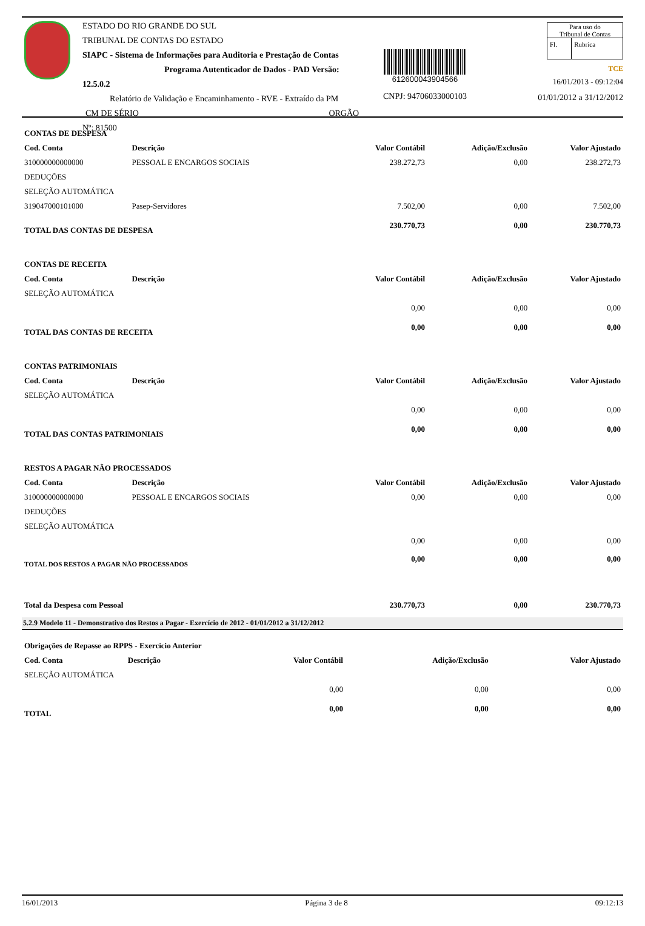ESTADO DO RIO GRANDE DO SUL
TRIBUNAL DE CONTAS DO ESTADO
SIAPC - Sistema de Informações para Auditoria e Prestação de Contas
Programa Autenticador de Dados - PAD Versão: 12.5.0.2
Relatório de Validação e Encaminhamento - RVE - Extraído da PM
CM DE SÉRIO ORGÃO Nº: 81500
612600043904566
CNPJ: 94706033000103
Para uso do
Tribunal de Contas
| Fl. | Rubrica |
TCE
16/01/2013 - 09:12:04
01/01/2012 a 31/12/2012
| CONTAS DE DESPESA | | | | |
| Cod. Conta | Descrição | Valor Contábil | Adição/Exclusão | Valor Ajustado |
| 310000000000000 | PESSOAL E ENCARGOS SOCIAIS | 238.272,73 | 0,00 | 238.272,73 |
| DEDUÇÕES | | | | |
| SELEÇÃO AUTOMÁTICA | | | | |
| 319047000101000 | Pasep-Servidores | 7.502,00 | 0,00 | 7.502,00 |
| TOTAL DAS CONTAS DE DESPESA | | 230.770,73 | 0,00 | 230.770,73 |
| CONTAS DE RECEITA | | | | |
| Cod. Conta | Descrição | Valor Contábil | Adição/Exclusão | Valor Ajustado |
| SELEÇÃO AUTOMÁTICA | | | | |
| | | 0,00 | 0,00 | 0,00 |
| TOTAL DAS CONTAS DE RECEITA | | 0,00 | 0,00 | 0,00 |
| CONTAS PATRIMONIAIS | | | | |
| Cod. Conta | Descrição | Valor Contábil | Adição/Exclusão | Valor Ajustado |
| SELEÇÃO AUTOMÁTICA | | | | |
| | | 0,00 | 0,00 | 0,00 |
| TOTAL DAS CONTAS PATRIMONIAIS | | 0,00 | 0,00 | 0,00 |
| RESTOS A PAGAR NÃO PROCESSADOS | | | | |
| Cod. Conta | Descrição | Valor Contábil | Adição/Exclusão | Valor Ajustado |
| 310000000000000 | PESSOAL E ENCARGOS SOCIAIS | 0,00 | 0,00 | 0,00 |
| DEDUÇÕES | | | | |
| SELEÇÃO AUTOMÁTICA | | | | |
| | | 0,00 | 0,00 | 0,00 |
| TOTAL DOS RESTOS A PAGAR NÃO PROCESSADOS | | 0,00 | 0,00 | 0,00 |
| Total da Despesa com Pessoal | | 230.770,73 | 0,00 | 230.770,73 |
5.2.9 Modelo 11 - Demonstrativo dos Restos a Pagar - Exercício de 2012 - 01/01/2012 a 31/12/2012
| Obrigações de Repasse ao RPPS - Exercício Anterior | | | | |
| Cod. Conta | Descrição | Valor Contábil | Adição/Exclusão | Valor Ajustado |
| SELEÇÃO AUTOMÁTICA | | | | |
| | | 0,00 | 0,00 | 0,00 |
| TOTAL | | 0,00 | 0,00 | 0,00 |
16/01/2013 Página 3 de 8 09:12:13